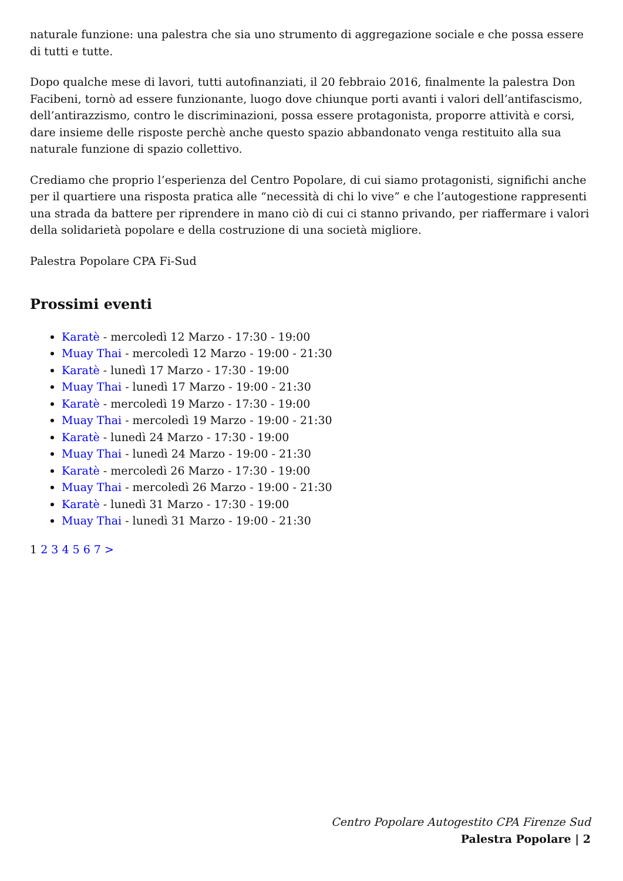naturale funzione: una palestra che sia uno strumento di aggregazione sociale e che possa essere di tutti e tutte.
Dopo qualche mese di lavori, tutti autofinanziati, il 20 febbraio 2016, finalmente la palestra Don Facibeni, tornò ad essere funzionante, luogo dove chiunque porti avanti i valori dell’antifascismo, dell’antirazzismo, contro le discriminazioni, possa essere protagonista, proporre attività e corsi, dare insieme delle risposte perchè anche questo spazio abbandonato venga restituito alla sua naturale funzione di spazio collettivo.
Crediamo che proprio l’esperienza del Centro Popolare, di cui siamo protagonisti, significhi anche per il quartiere una risposta pratica alle “necessità di chi lo vive” e che l’autogestione rappresenti una strada da battere per riprendere in mano ciò di cui ci stanno privando, per riaffermare i valori della solidarietà popolare e della costruzione di una società migliore.
Palestra Popolare CPA Fi-Sud
Prossimi eventi
Karatè - mercoledì 12 Marzo - 17:30 - 19:00
Muay Thai - mercoledì 12 Marzo - 19:00 - 21:30
Karatè - lunedì 17 Marzo - 17:30 - 19:00
Muay Thai - lunedì 17 Marzo - 19:00 - 21:30
Karatè - mercoledì 19 Marzo - 17:30 - 19:00
Muay Thai - mercoledì 19 Marzo - 19:00 - 21:30
Karatè - lunedì 24 Marzo - 17:30 - 19:00
Muay Thai - lunedì 24 Marzo - 19:00 - 21:30
Karatè - mercoledì 26 Marzo - 17:30 - 19:00
Muay Thai - mercoledì 26 Marzo - 19:00 - 21:30
Karatè - lunedì 31 Marzo - 17:30 - 19:00
Muay Thai - lunedì 31 Marzo - 19:00 - 21:30
1 2 3 4 5 6 7 >
Centro Popolare Autogestito CPA Firenze Sud
Palestra Popolare | 2